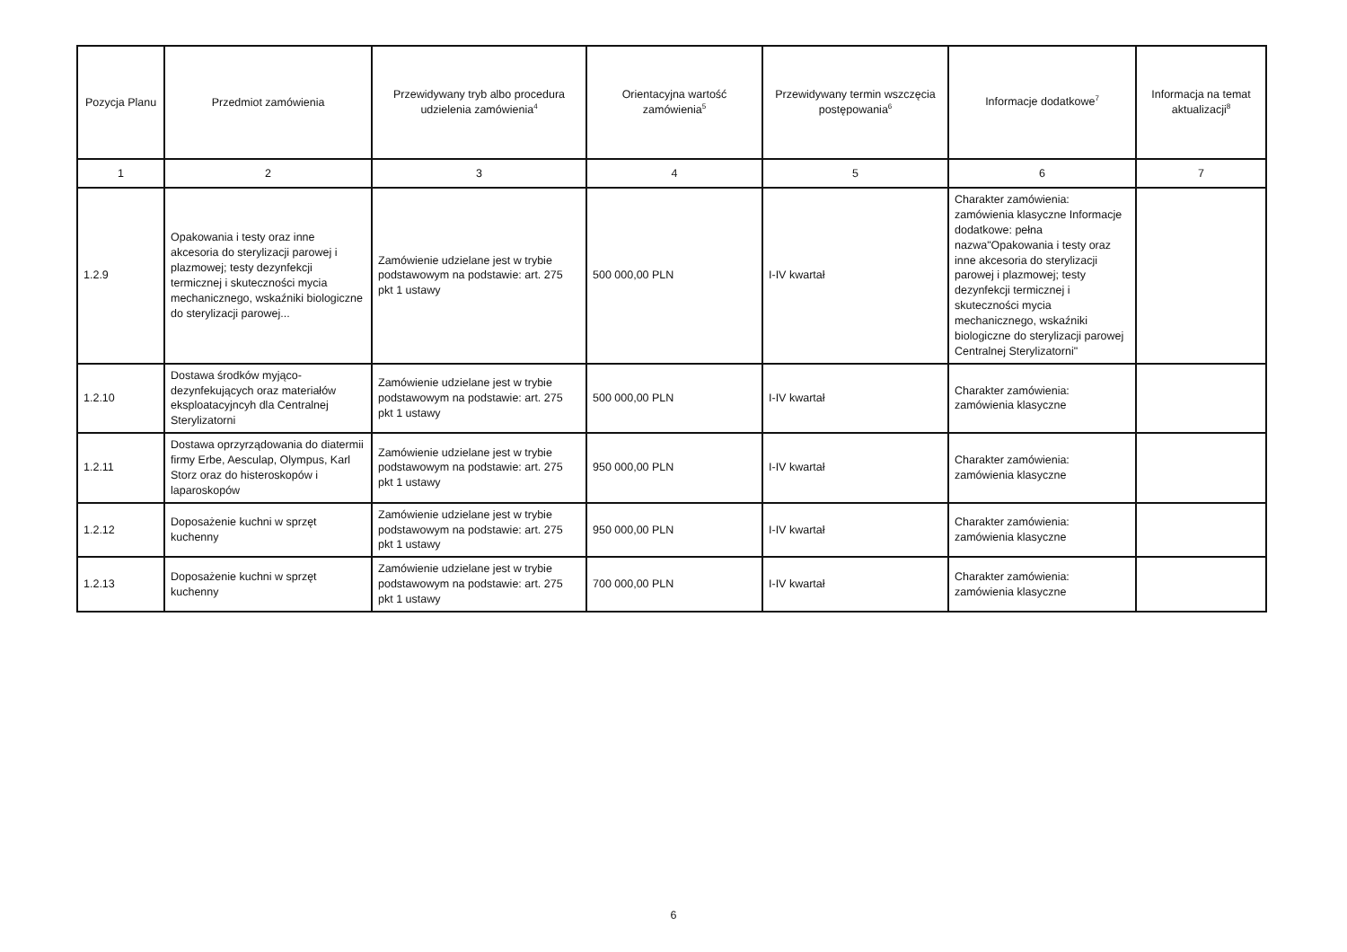| Pozycja Planu | Przedmiot zamówienia | Przewidywany tryb albo procedura udzielenia zamówienia<sup>4</sup> | Orientacyjna wartość zamówienia<sup>5</sup> | Przewidywany termin wszczęcia postępowania<sup>6</sup> | Informacje dodatkowe<sup>7</sup> | Informacja na temat aktualizacji<sup>8</sup> |
| --- | --- | --- | --- | --- | --- | --- |
| 1 | 2 | 3 | 4 | 5 | 6 | 7 |
| 1.2.9 | Opakowania i testy oraz inne akcesoria do sterylizacji parowej i plazmowej; testy dezynfekcji termicznej i skuteczności mycia mechanicznego, wskaźniki biologiczne do sterylizacji parowej... | Zamówienie udzielane jest w trybie podstawowym na podstawie: art. 275 pkt 1 ustawy | 500 000,00 PLN | I-IV kwartał | Charakter zamówienia: zamówienia klasyczne Informacje dodatkowe: pełna nazwa"Opakowania i testy oraz inne akcesoria do sterylizacji parowej i plazmowej; testy dezynfekcji termicznej i skuteczności mycia mechanicznego, wskaźniki biologiczne do sterylizacji parowej Centralnej Sterylizatorni" | |
| 1.2.10 | Dostawa środków myjąco-dezynfekujących oraz materiałów eksploatacyjncyh dla Centralnej Sterylizatorni | Zamówienie udzielane jest w trybie podstawowym na podstawie: art. 275 pkt 1 ustawy | 500 000,00 PLN | I-IV kwartał | Charakter zamówienia: zamówienia klasyczne | |
| 1.2.11 | Dostawa oprzyrządowania do diatermii firmy Erbe, Aesculap, Olympus, Karl Storz oraz do histeroskopów i laparoskopów | Zamówienie udzielane jest w trybie podstawowym na podstawie: art. 275 pkt 1 ustawy | 950 000,00 PLN | I-IV kwartał | Charakter zamówienia: zamówienia klasyczne | |
| 1.2.12 | Doposażenie kuchni w sprzęt kuchenny | Zamówienie udzielane jest w trybie podstawowym na podstawie: art. 275 pkt 1 ustawy | 950 000,00 PLN | I-IV kwartał | Charakter zamówienia: zamówienia klasyczne | |
| 1.2.13 | Doposażenie kuchni w sprzęt kuchenny | Zamówienie udzielane jest w trybie podstawowym na podstawie: art. 275 pkt 1 ustawy | 700 000,00 PLN | I-IV kwartał | Charakter zamówienia: zamówienia klasyczne | |
6